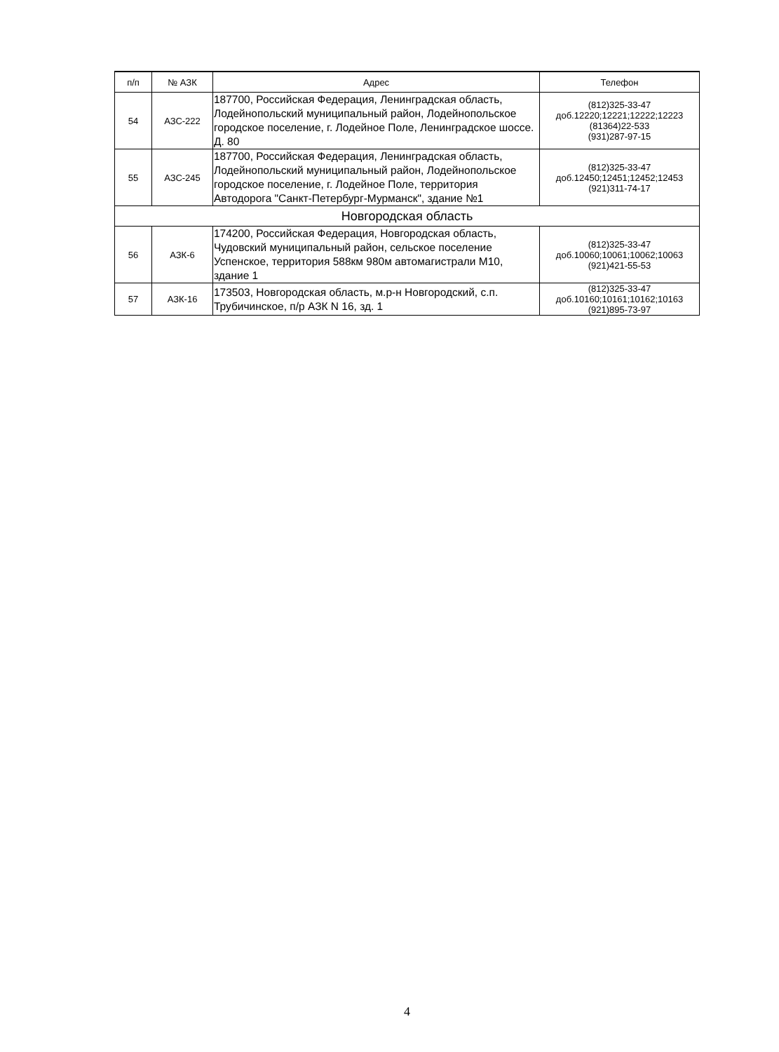| п/п | № АЗК | Адрес | Телефон |
| --- | --- | --- | --- |
| 54 | АЗС-222 | 187700, Российская Федерация, Ленинградская область, Лодейнопольский муниципальный район, Лодейнопольское городское поселение, г. Лодейное Поле, Ленинградское шоссе. Д. 80 | (812)325-33-47 доб.12220;12221;12222;12223 (81364)22-533 (931)287-97-15 |
| 55 | АЗС-245 | 187700, Российская Федерация, Ленинградская область, Лодейнопольский муниципальный район, Лодейнопольское городское поселение, г. Лодейное Поле, территория Автодорога "Санкт-Петербург-Мурманск", здание №1 | (812)325-33-47 доб.12450;12451;12452;12453 (921)311-74-17 |
| Новгородская область | | | |
| 56 | АЗК-6 | 174200, Российская Федерация, Новгородская область, Чудовский муниципальный район, сельское поселение Успенское, территория 588км 980м автомагистрали М10, здание 1 | (812)325-33-47 доб.10060;10061;10062;10063 (921)421-55-53 |
| 57 | АЗК-16 | 173503, Новгородская область, м.р-н Новгородский, с.п. Трубичинское, п/р АЗК N 16, зд. 1 | (812)325-33-47 доб.10160;10161;10162;10163 (921)895-73-97 |
4